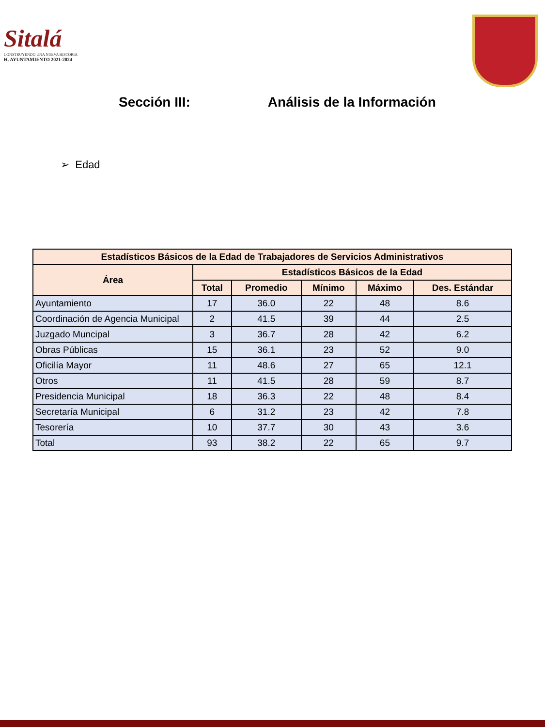Sitalá
CONSTRUYENDO UNA NUEVA HISTORIA
H. AYUNTAMIENTO 2021-2024
Sección III: Análisis de la Información
➢ Edad
| Estadísticos Básicos de la Edad de Trabajadores de Servicios Administrativos | | | | | |
| --- | --- | --- | --- | --- | --- |
| Área | Estadísticos Básicos de la Edad | | | | |
| | Total | Promedio | Mínimo | Máximo | Des. Estándar |
| Ayuntamiento | 17 | 36.0 | 22 | 48 | 8.6 |
| Coordinación de Agencia Municipal | 2 | 41.5 | 39 | 44 | 2.5 |
| Juzgado Muncipal | 3 | 36.7 | 28 | 42 | 6.2 |
| Obras Públicas | 15 | 36.1 | 23 | 52 | 9.0 |
| Oficilía Mayor | 11 | 48.6 | 27 | 65 | 12.1 |
| Otros | 11 | 41.5 | 28 | 59 | 8.7 |
| Presidencia Municipal | 18 | 36.3 | 22 | 48 | 8.4 |
| Secretaría Municipal | 6 | 31.2 | 23 | 42 | 7.8 |
| Tesorería | 10 | 37.7 | 30 | 43 | 3.6 |
| Total | 93 | 38.2 | 22 | 65 | 9.7 |